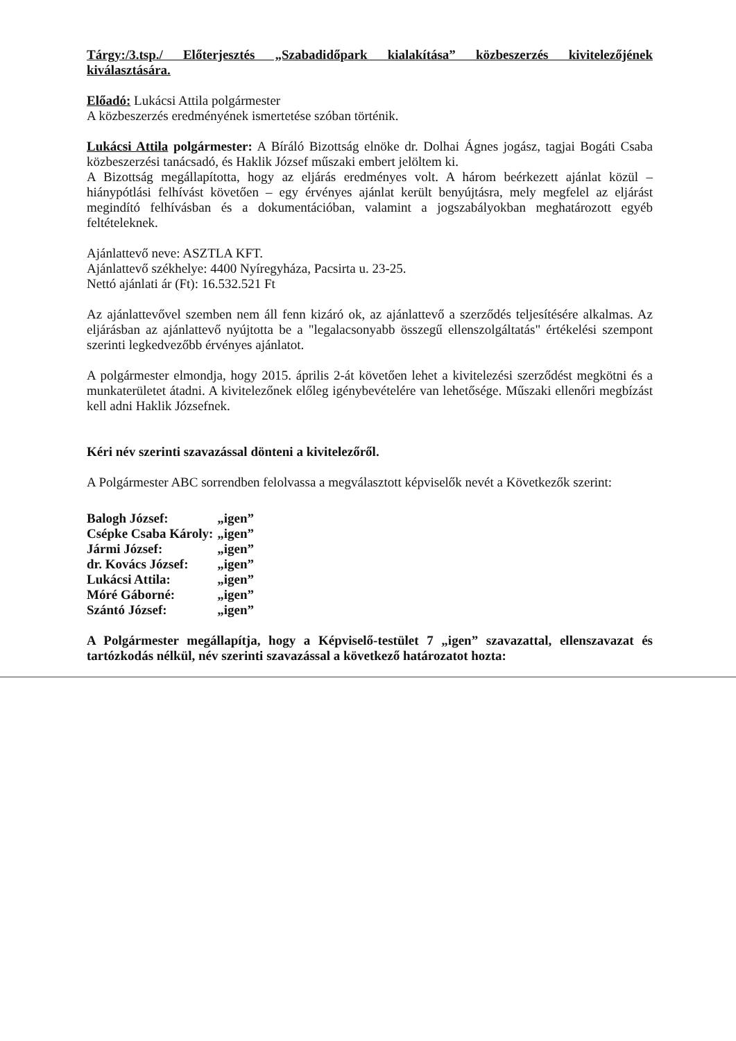Tárgy:/3.tsp./ Előterjesztés „Szabadidőpark kialakítása” közbeszerzés kivitelezőjének kiválasztására.
Előadó: Lukácsi Attila polgármester
A közbeszerzés eredményének ismertetése szóban történik.
Lukácsi Attila polgármester: A Bíráló Bizottság elnöke dr. Dolhai Ágnes jogász, tagjai Bogáti Csaba közbeszerzési tanácsadó, és Haklik József műszaki embert jelöltem ki.
A Bizottság megállapította, hogy az eljárás eredményes volt. A három beérkezett ajánlat közül – hiánypótlási felhívást követően – egy érvényes ajánlat került benyújtásra, mely megfelel az eljárást megindító felhívásban és a dokumentációban, valamint a jogszabályokban meghatározott egyéb feltételeknek.
Ajánlattevő neve: ASZTLA KFT.
Ajánlattevő székhelye: 4400 Nyíregyháza, Pacsirta u. 23-25.
Nettó ajánlati ár (Ft): 16.532.521 Ft
Az ajánlattevővel szemben nem áll fenn kizáró ok, az ajánlattevő a szerződés teljesítésére alkalmas. Az eljárásban az ajánlattevő nyújtotta be a "legalacsonyabb összegű ellenszolgáltatás" értékelési szempont szerinti legkedvezőbb érvényes ajánlatot.
A polgármester elmondja, hogy 2015. április 2-át követően lehet a kivitelezési szerződést megkötni és a munkaterületet átadni. A kivitelezőnek előleg igénybevételére van lehetősége. Műszaki ellenőri megbízást kell adni Haklik Józsefnek.
Kéri név szerinti szavazással dönteni a kivitelezőről.
A Polgármester ABC sorrendben felolvassa a megválasztott képviselők nevét a Következők szerint:
| Balogh József: | „igen” |
| Csépke Csaba Károly: | „igen” |
| Jármi József: | „igen” |
| dr. Kovács József: | „igen” |
| Lukácsi Attila: | „igen” |
| Móré Gáborné: | „igen” |
| Szántó József: | „igen” |
A Polgármester megállapítja, hogy a Képviselő-testület 7 „igen” szavazattal, ellenszavazat és tartózkodás nélkül, név szerinti szavazással a következő határozatot hozta: